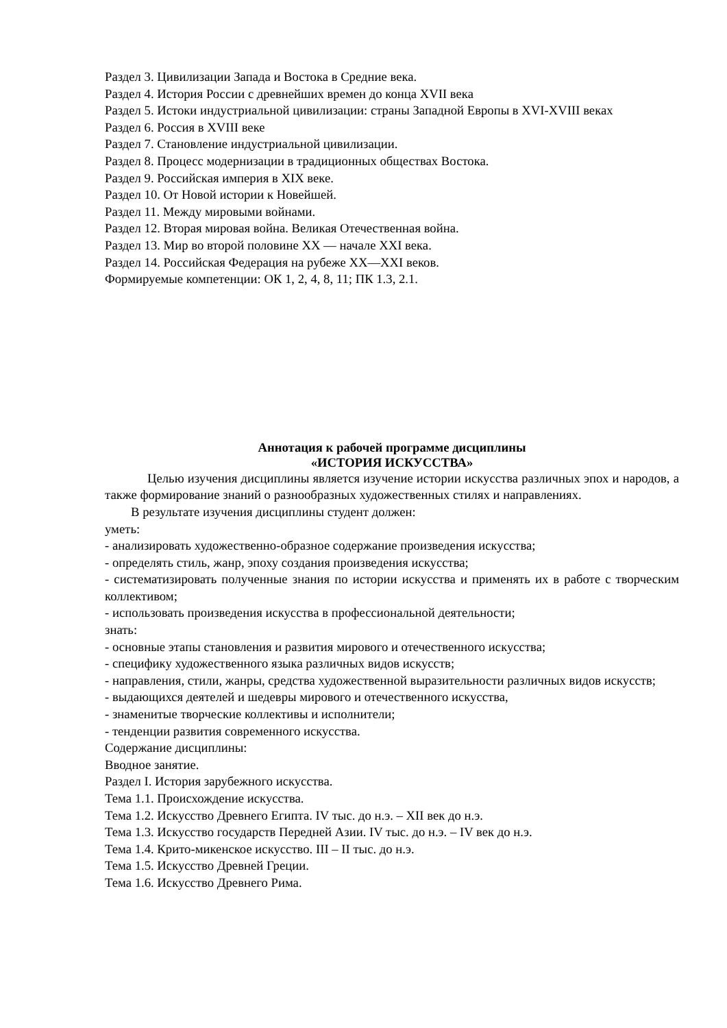Раздел 3. Цивилизации Запада и Востока в Средние века.
Раздел 4. История России с древнейших времен до конца XVII века
Раздел 5. Истоки индустриальной цивилизации: страны Западной Европы в XVI-XVIII веках
Раздел 6. Россия в XVIII веке
Раздел 7. Становление индустриальной цивилизации.
Раздел 8. Процесс модернизации в традиционных обществах Востока.
Раздел 9. Российская империя в XIX веке.
Раздел 10. От Новой истории к Новейшей.
Раздел 11. Между мировыми войнами.
Раздел 12. Вторая мировая война. Великая Отечественная война.
Раздел 13. Мир во второй половине XX — начале XXI века.
Раздел 14. Российская Федерация на рубеже XX—XXI веков.
Формируемые компетенции: ОК 1, 2, 4, 8, 11; ПК 1.3, 2.1.
Аннотация к рабочей программе дисциплины
«ИСТОРИЯ ИСКУССТВА»
Целью изучения дисциплины является изучение истории искусства различных эпох и народов, а также формирование знаний о разнообразных художественных стилях и направлениях.
В результате изучения дисциплины студент должен:
уметь:
- анализировать художественно-образное содержание произведения искусства;
- определять стиль, жанр, эпоху создания произведения искусства;
- систематизировать полученные знания по истории искусства и применять их в работе с творческим коллективом;
- использовать произведения искусства в профессиональной деятельности;
знать:
- основные этапы становления и развития мирового и отечественного искусства;
- специфику художественного языка различных видов искусств;
- направления, стили, жанры, средства художественной выразительности различных видов искусств;
- выдающихся деятелей и шедевры мирового и отечественного искусства,
- знаменитые творческие коллективы и исполнители;
- тенденции развития современного искусства.
Содержание дисциплины:
Вводное занятие.
Раздел I. История зарубежного искусства.
Тема 1.1. Происхождение искусства.
Тема 1.2. Искусство Древнего Египта. IV тыс. до н.э. – XII век до н.э.
Тема 1.3. Искусство государств Передней Азии. IV тыс. до н.э. – IV век до н.э.
Тема 1.4. Крито-микенское искусство. III – II тыс. до н.э.
Тема 1.5. Искусство Древней Греции.
Тема 1.6. Искусство Древнего Рима.